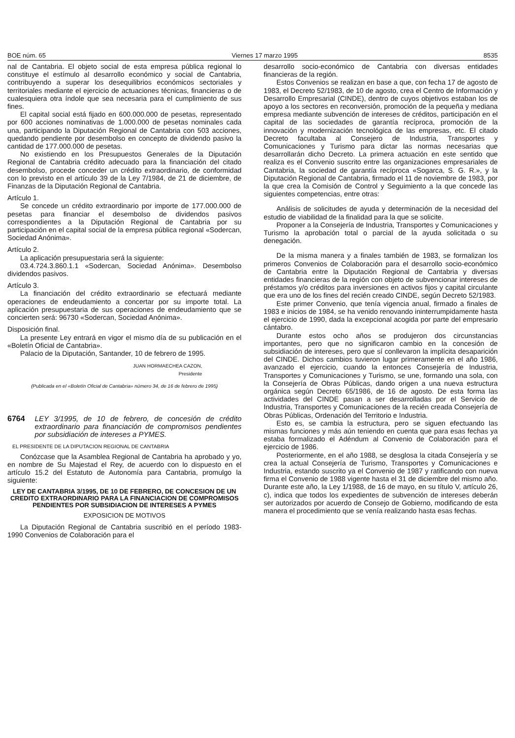BOE núm. 65 Viernes 17 marzo 1995 8535
nal de Cantabria. El objeto social de esta empresa pública regional lo constituye el estímulo al desarrollo económico y social de Cantabria, contribuyendo a superar los desequilibrios económicos sectoriales y territoriales mediante el ejercicio de actuaciones técnicas, financieras o de cualesquiera otra índole que sea necesaria para el cumplimiento de sus fines.
El capital social está fijado en 600.000.000 de pesetas, representado por 600 acciones nominativas de 1.000.000 de pesetas nominales cada una, participando la Diputación Regional de Cantabria con 503 acciones, quedando pendiente por desembolso en concepto de dividendo pasivo la cantidad de 177.000.000 de pesetas.
No existiendo en los Presupuestos Generales de la Diputación Regional de Cantabria crédito adecuado para la financiación del citado desembolso, procede conceder un crédito extraordinario, de conformidad con lo previsto en el artículo 39 de la Ley 7/1984, de 21 de diciembre, de Finanzas de la Diputación Regional de Cantabria.
Artículo 1.
Se concede un crédito extraordinario por importe de 177.000.000 de pesetas para financiar el desembolso de dividendos pasivos correspondientes a la Diputación Regional de Cantabria por su participación en el capital social de la empresa pública regional «Sodercan, Sociedad Anónima».
Artículo 2.
La aplicación presupuestaria será la siguiente:
03.4.724.3.860.1.1 «Sodercan, Sociedad Anónima». Desembolso dividendos pasivos.
Artículo 3.
La financiación del crédito extraordinario se efectuará mediante operaciones de endeudamiento a concertar por su importe total. La aplicación presupuestaria de sus operaciones de endeudamiento que se concierten será: 96730 «Sodercan, Sociedad Anónima».
Disposición final.
La presente Ley entrará en vigor el mismo día de su publicación en el «Boletín Oficial de Cantabria».
Palacio de la Diputación, Santander, 10 de febrero de 1995.
JUAN HORMAECHEA CAZON,
Presidente
(Publicada en el «Boletín Oficial de Cantabria» número 34, de 16 de febrero de 1995)
6764 LEY 3/1995, de 10 de febrero, de concesión de crédito extraordinario para financiación de compromisos pendientes por subsidiación de intereses a PYMES.
EL PRESIDENTE DE LA DIPUTACION REGIONAL DE CANTABRIA
Conózcase que la Asamblea Regional de Cantabria ha aprobado y yo, en nombre de Su Majestad el Rey, de acuerdo con lo dispuesto en el artículo 15.2 del Estatuto de Autonomía para Cantabria, promulgo la siguiente:
LEY DE CANTABRIA 3/1995, DE 10 DE FEBRERO, DE CONCESION DE UN CREDITO EXTRAORDINARIO PARA LA FINANCIACION DE COMPROMISOS PENDIENTES POR SUBSIDIACION DE INTERESES A PYMES
EXPOSICION DE MOTIVOS
La Diputación Regional de Cantabria suscribió en el período 1983-1990 Convenios de Colaboración para el
desarrollo socio-económico de Cantabria con diversas entidades financieras de la región.
Estos Convenios se realizan en base a que, con fecha 17 de agosto de 1983, el Decreto 52/1983, de 10 de agosto, crea el Centro de Información y Desarrollo Empresarial (CINDE), dentro de cuyos objetivos estaban los de apoyo a los sectores en reconversión, promoción de la pequeña y mediana empresa mediante subvención de intereses de créditos, participación en el capital de las sociedades de garantía recíproca, promoción de la innovación y modernización tecnológica de las empresas, etc. El citado Decreto facultaba al Consejero de Industria, Transportes y Comunicaciones y Turismo para dictar las normas necesarias que desarrollarán dicho Decreto. La primera actuación en este sentido que realiza es el Convenio suscrito entre las organizaciones empresariales de Cantabria, la sociedad de garantía recíproca «Sogarca, S. G. R.», y la Diputación Regional de Cantabria, firmado el 11 de noviembre de 1983, por la que crea la Comisión de Control y Seguimiento a la que concede las siguientes competencias, entre otras:
Análisis de solicitudes de ayuda y determinación de la necesidad del estudio de viabilidad de la finalidad para la que se solicite.
Proponer a la Consejería de Industria, Transportes y Comunicaciones y Turismo la aprobación total o parcial de la ayuda solicitada o su denegación.
De la misma manera y a finales también de 1983, se formalizan los primeros Convenios de Colaboración para el desarrollo socio-económico de Cantabria entre la Diputación Regional de Cantabria y diversas entidades financieras de la región con objeto de subvencionar intereses de préstamos y/o créditos para inversiones en activos fijos y capital circulante que era uno de los fines del recién creado CINDE, según Decreto 52/1983.
Este primer Convenio, que tenía vigencia anual, firmado a finales de 1983 e inicios de 1984, se ha venido renovando ininterrumpidamente hasta el ejercicio de 1990, dada la excepcional acogida por parte del empresario cántabro.
Durante estos ocho años se produjeron dos circunstancias importantes, pero que no significaron cambio en la concesión de subsidiación de intereses, pero que sí conllevaron la implícita desaparición del CINDE. Dichos cambios tuvieron lugar primeramente en el año 1986, avanzado el ejercicio, cuando la entonces Consejería de Industria, Transportes y Comunicaciones y Turismo, se une, formando una sola, con la Consejería de Obras Públicas, dando origen a una nueva estructura orgánica según Decreto 65/1986, de 16 de agosto. De esta forma las actividades del CINDE pasan a ser desarrolladas por el Servicio de Industria, Transportes y Comunicaciones de la recién creada Consejería de Obras Públicas, Ordenación del Territorio e Industria.
Esto es, se cambia la estructura, pero se siguen efectuando las mismas funciones y más aún teniendo en cuenta que para esas fechas ya estaba formalizado el Adéndum al Convenio de Colaboración para el ejercicio de 1986.
Posteriormente, en el año 1988, se desglosa la citada Consejería y se crea la actual Consejería de Turismo, Transportes y Comunicaciones e Industria, estando suscrito ya el Convenio de 1987 y ratificando con nueva firma el Convenio de 1988 vigente hasta el 31 de diciembre del mismo año. Durante este año, la Ley 1/1988, de 16 de mayo, en su título V, artículo 26, c), indica que todos los expedientes de subvención de intereses deberán ser autorizados por acuerdo de Consejo de Gobierno, modificando de esta manera el procedimiento que se venía realizando hasta esas fechas.